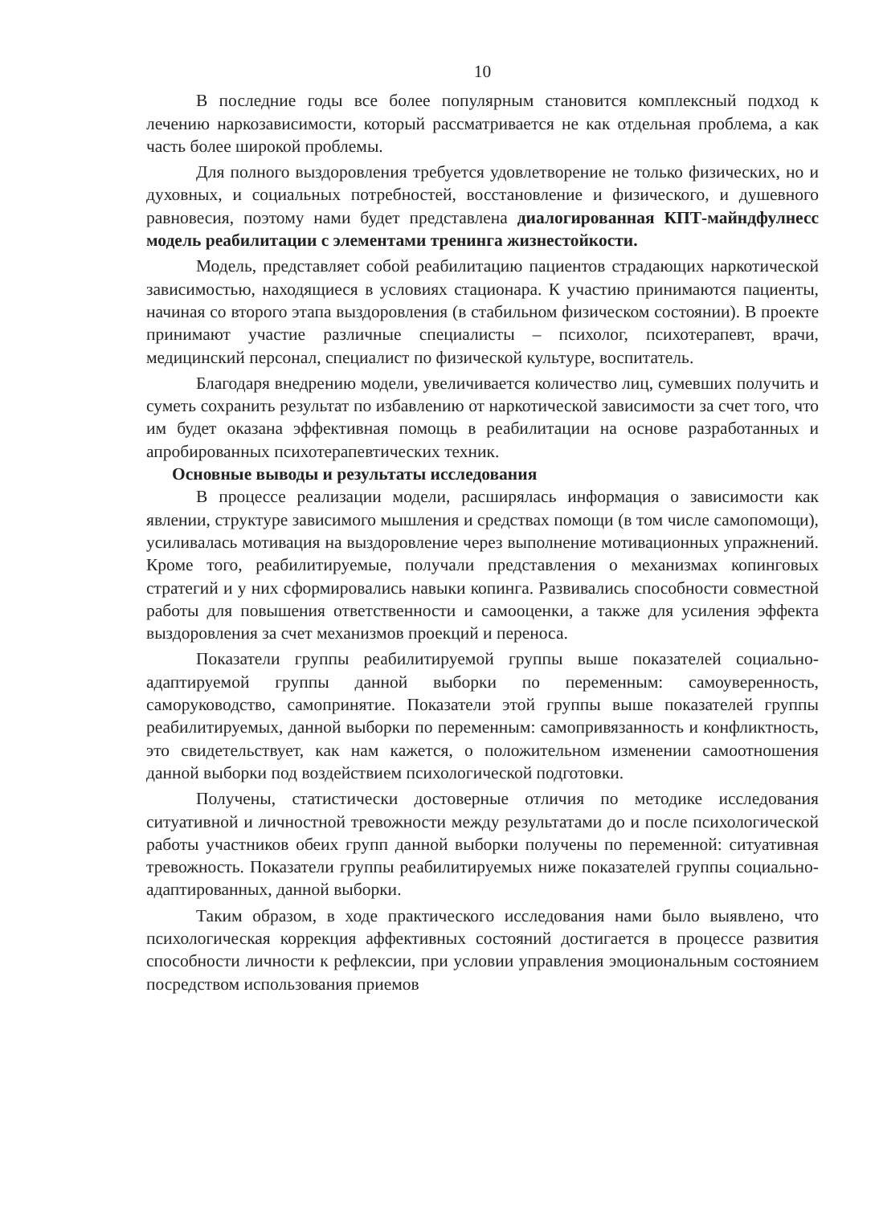10
В последние годы все более популярным становится комплексный подход к лечению наркозависимости, который рассматривается не как отдельная проблема, а как часть более широкой проблемы.
Для полного выздоровления требуется удовлетворение не только физических, но и духовных, и социальных потребностей, восстановление и физического, и душевного равновесия, поэтому нами будет представлена диалогированная КПТ-майндфулнесс модель реабилитации с элементами тренинга жизнестойкости.
Модель, представляет собой реабилитацию пациентов страдающих наркотической зависимостью, находящиеся в условиях стационара. К участию принимаются пациенты, начиная со второго этапа выздоровления (в стабильном физическом состоянии). В проекте принимают участие различные специалисты – психолог, психотерапевт, врачи, медицинский персонал, специалист по физической культуре, воспитатель.
Благодаря внедрению модели, увеличивается количество лиц, сумевших получить и суметь сохранить результат по избавлению от наркотической зависимости за счет того, что им будет оказана эффективная помощь в реабилитации на основе разработанных и апробированных психотерапевтических техник.
Основные выводы и результаты исследования
В процессе реализации модели, расширялась информация о зависимости как явлении, структуре зависимого мышления и средствах помощи (в том числе самопомощи), усиливалась мотивация на выздоровление через выполнение мотивационных упражнений. Кроме того, реабилитируемые, получали представления о механизмах копинговых стратегий и у них сформировались навыки копинга. Развивались способности совместной работы для повышения ответственности и самооценки, а также для усиления эффекта выздоровления за счет механизмов проекций и переноса.
Показатели группы реабилитируемой группы выше показателей социально-адаптируемой группы данной выборки по переменным: самоуверенность, саморуководство, самопринятие. Показатели этой группы выше показателей группы реабилитируемых, данной выборки по переменным: самопривязанность и конфликтность, это свидетельствует, как нам кажется, о положительном изменении самоотношения данной выборки под воздействием психологической подготовки.
Получены, статистически достоверные отличия по методике исследования ситуативной и личностной тревожности между результатами до и после психологической работы участников обеих групп данной выборки получены по переменной: ситуативная тревожность. Показатели группы реабилитируемых ниже показателей группы социально-адаптированных, данной выборки.
Таким образом, в ходе практического исследования нами было выявлено, что психологическая коррекция аффективных состояний достигается в процессе развития способности личности к рефлексии, при условии управления эмоциональным состоянием посредством использования приемов